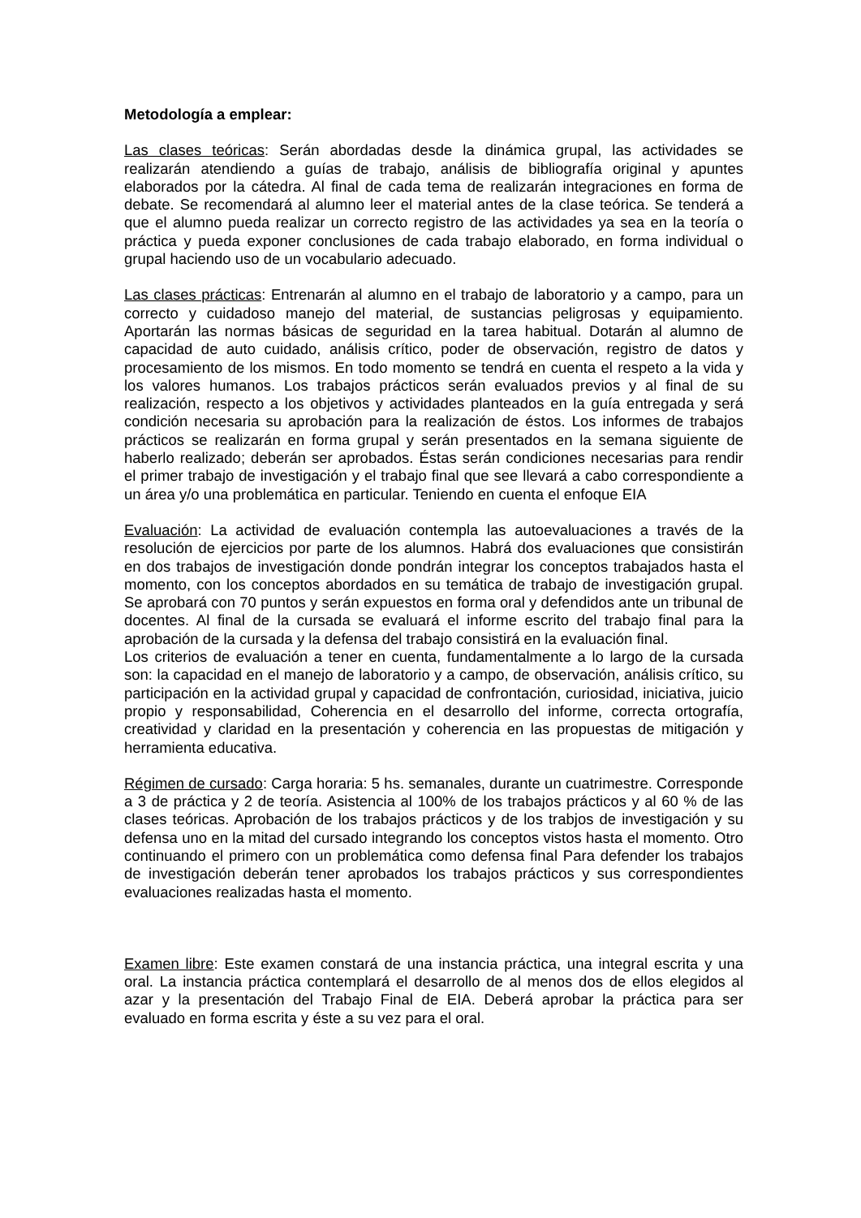Metodología a emplear:
Las clases teóricas: Serán abordadas desde la dinámica grupal, las actividades se realizarán atendiendo a guías de trabajo, análisis de bibliografía original y apuntes elaborados por la cátedra. Al final de cada tema de realizarán integraciones en forma de debate. Se recomendará al alumno leer el material antes de la clase teórica. Se tenderá a que el alumno pueda realizar un correcto registro de las actividades ya sea en la teoría o práctica y pueda exponer conclusiones de cada trabajo elaborado, en forma individual o grupal haciendo uso de un vocabulario adecuado.
Las clases prácticas: Entrenarán al alumno en el trabajo de laboratorio y a campo, para un correcto y cuidadoso manejo del material, de sustancias peligrosas y equipamiento. Aportarán las normas básicas de seguridad en la tarea habitual. Dotarán al alumno de capacidad de auto cuidado, análisis crítico, poder de observación, registro de datos y procesamiento de los mismos. En todo momento se tendrá en cuenta el respeto a la vida y los valores humanos. Los trabajos prácticos serán evaluados previos y al final de su realización, respecto a los objetivos y actividades planteados en la guía entregada y será condición necesaria su aprobación para la realización de éstos. Los informes de trabajos prácticos se realizarán en forma grupal y serán presentados en la semana siguiente de haberlo realizado; deberán ser aprobados. Éstas serán condiciones necesarias para rendir el primer trabajo de investigación y el trabajo final que see llevará a cabo correspondiente a un área y/o una problemática en particular. Teniendo en cuenta el enfoque EIA
Evaluación: La actividad de evaluación contempla las autoevaluaciones a través de la resolución de ejercicios por parte de los alumnos. Habrá dos evaluaciones que consistirán en dos trabajos de investigación donde pondrán integrar los conceptos trabajados hasta el momento, con los conceptos abordados en su temática de trabajo de investigación grupal. Se aprobará con 70 puntos y serán expuestos en forma oral y defendidos ante un tribunal de docentes. Al final de la cursada se evaluará el informe escrito del trabajo final para la aprobación de la cursada y la defensa del trabajo consistirá en la evaluación final.
Los criterios de evaluación a tener en cuenta, fundamentalmente a lo largo de la cursada son: la capacidad en el manejo de laboratorio y a campo, de observación, análisis crítico, su participación en la actividad grupal y capacidad de confrontación, curiosidad, iniciativa, juicio propio y responsabilidad, Coherencia en el desarrollo del informe, correcta ortografía, creatividad y claridad en la presentación y coherencia en las propuestas de mitigación y herramienta educativa.
Régimen de cursado: Carga horaria: 5 hs. semanales, durante un cuatrimestre. Corresponde a 3 de práctica y 2 de teoría. Asistencia al 100% de los trabajos prácticos y al 60 % de las clases teóricas. Aprobación de los trabajos prácticos y de los trabjos de investigación y su defensa uno en la mitad del cursado integrando los conceptos vistos hasta el momento. Otro continuando el primero con un problemática como defensa final Para defender los trabajos de investigación deberán tener aprobados los trabajos prácticos y sus correspondientes evaluaciones realizadas hasta el momento.
Examen libre: Este examen constará de una instancia práctica, una integral escrita y una oral. La instancia práctica contemplará el desarrollo de al menos dos de ellos elegidos al azar y la presentación del Trabajo Final de EIA. Deberá aprobar la práctica para ser evaluado en forma escrita y éste a su vez para el oral.